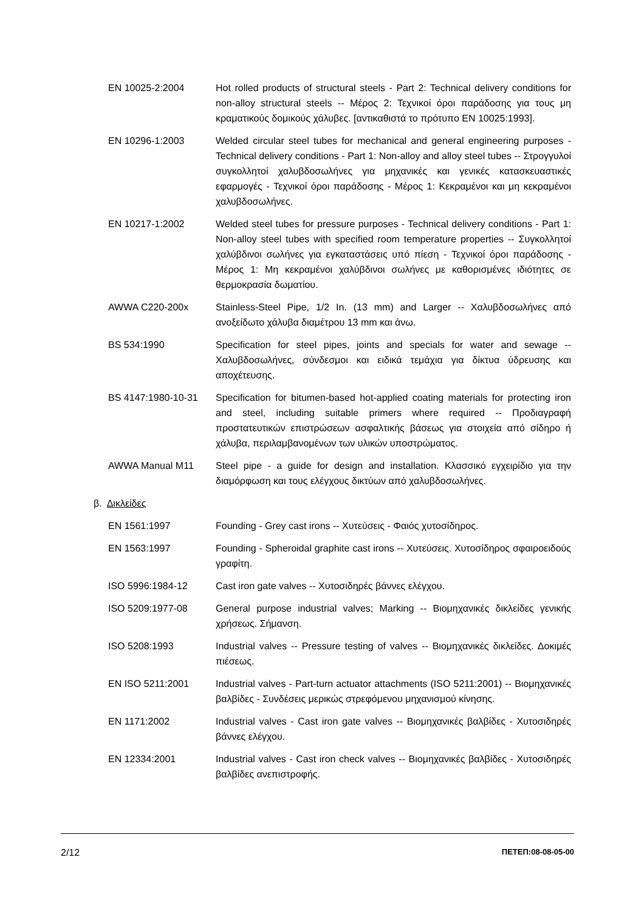EN 10025-2:2004 Hot rolled products of structural steels - Part 2: Technical delivery conditions for non-alloy structural steels -- Μέρος 2: Τεχνικοί όροι παράδοσης για τους μη κραματικούς δομικούς χάλυβες. [αντικαθιστά το πρότυπο EN 10025:1993].
EN 10296-1:2003 Welded circular steel tubes for mechanical and general engineering purposes - Technical delivery conditions - Part 1: Non-alloy and alloy steel tubes -- Στρογγυλοί συγκολλητοί χαλυβδοσωλήνες για μηχανικές και γενικές κατασκευαστικές εφαρμογές - Τεχνικοί όροι παράδοσης - Μέρος 1: Κεκραμένοι και μη κεκραμένοι χαλυβδοσωλήνες.
EN 10217-1:2002 Welded steel tubes for pressure purposes - Technical delivery conditions - Part 1: Non-alloy steel tubes with specified room temperature properties -- Συγκολλητοί χαλύβδινοι σωλήνες για εγκαταστάσεις υπό πίεση - Τεχνικοί όροι παράδοσης - Μέρος 1: Μη κεκραμένοι χαλύβδινοι σωλήνες με καθορισμένες ιδιότητες σε θερμοκρασία δωματίου.
AWWA C220-200x Stainless-Steel Pipe, 1/2 In. (13 mm) and Larger -- Χαλυβδοσωλήνες από ανοξείδωτο χάλυβα διαμέτρου 13 mm και άνω.
BS 534:1990 Specification for steel pipes, joints and specials for water and sewage -- Χαλυβδοσωλήνες, σύνδεσμοι και ειδικά τεμάχια για δίκτυα ύδρευσης και αποχέτευσης.
BS 4147:1980-10-31 Specification for bitumen-based hot-applied coating materials for protecting iron and steel, including suitable primers where required -- Προδιαγραφή προστατευτικών επιστρώσεων ασφαλτικής βάσεως για στοιχεία από σίδηρο ή χάλυβα, περιλαμβανομένων των υλικών υποστρώματος.
AWWA Manual M11 Steel pipe - a guide for design and installation. Κλασσικό εγχειρίδιο για την διαμόρφωση και τους ελέγχους δικτύων από χαλυβδοσωλήνες.
β. Δικλείδες
EN 1561:1997 Founding - Grey cast irons -- Χυτεύσεις - Φαιός χυτοσίδηρος.
EN 1563:1997 Founding - Spheroidal graphite cast irons -- Χυτεύσεις. Χυτοσίδηρος σφαιροειδούς γραφίτη.
ISO 5996:1984-12 Cast iron gate valves -- Χυτοσιδηρές βάννες ελέγχου.
ISO 5209:1977-08 General purpose industrial valves; Marking -- Βιομηχανικές δικλείδες γενικής χρήσεως. Σήμανση.
ISO 5208:1993 Industrial valves -- Pressure testing of valves -- Βιομηχανικές δικλείδες. Δοκιμές πιέσεως.
EN ISO 5211:2001 Industrial valves - Part-turn actuator attachments (ISO 5211:2001) -- Βιομηχανικές βαλβίδες - Συνδέσεις μερικώς στρεφόμενου μηχανισμού κίνησης.
EN 1171:2002 Industrial valves - Cast iron gate valves -- Βιομηχανικές βαλβίδες - Χυτοσιδηρές βάννες ελέγχου.
EN 12334:2001 Industrial valves - Cast iron check valves -- Βιομηχανικές βαλβίδες - Χυτοσιδηρές βαλβίδες ανεπιστροφής.
2/12 ΠΕΤΕΠ:08-08-05-00